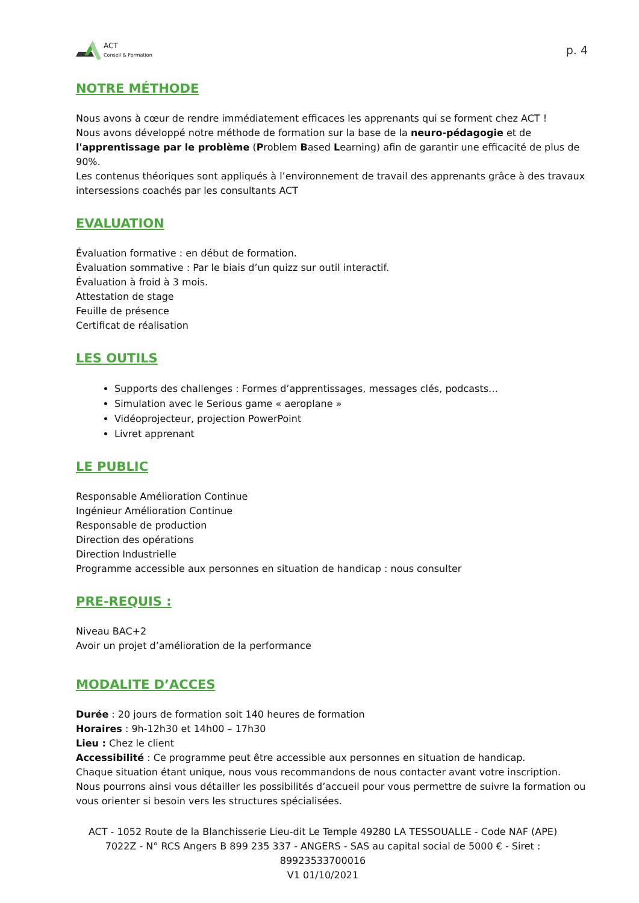ACT
Conseil & Formation
p. 4
NOTRE MÉTHODE
Nous avons à cœur de rendre immédiatement efficaces les apprenants qui se forment chez ACT !
Nous avons développé notre méthode de formation sur la base de la neuro-pédagogie et de l'apprentissage par le problème (Problem Based Learning) afin de garantir une efficacité de plus de 90%.
Les contenus théoriques sont appliqués à l’environnement de travail des apprenants grâce à des travaux intersessions coachés par les consultants ACT
EVALUATION
Évaluation formative : en début de formation.
Évaluation sommative : Par le biais d’un quizz sur outil interactif.
Évaluation à froid à 3 mois.
Attestation de stage
Feuille de présence
Certificat de réalisation
LES OUTILS
Supports des challenges : Formes d’apprentissages, messages clés, podcasts…
Simulation avec le Serious game « aeroplane »
Vidéoprojecteur, projection PowerPoint
Livret apprenant
LE PUBLIC
Responsable Amélioration Continue
Ingénieur Amélioration Continue
Responsable de production
Direction des opérations
Direction Industrielle
Programme accessible aux personnes en situation de handicap : nous consulter
PRE-REQUIS :
Niveau BAC+2
Avoir un projet d’amélioration de la performance
MODALITE D’ACCES
Durée : 20 jours de formation soit 140 heures de formation
Horaires : 9h-12h30 et 14h00 – 17h30
Lieu : Chez le client
Accessibilité : Ce programme peut être accessible aux personnes en situation de handicap.
Chaque situation étant unique, nous vous recommandons de nous contacter avant votre inscription. Nous pourrons ainsi vous détailler les possibilités d’accueil pour vous permettre de suivre la formation ou vous orienter si besoin vers les structures spécialisées.
ACT - 1052 Route de la Blanchisserie Lieu-dit Le Temple 49280 LA TESSOUALLE - Code NAF (APE) 7022Z - N° RCS Angers B 899 235 337 - ANGERS - SAS au capital social de 5000 € - Siret : 89923533700016
V1 01/10/2021